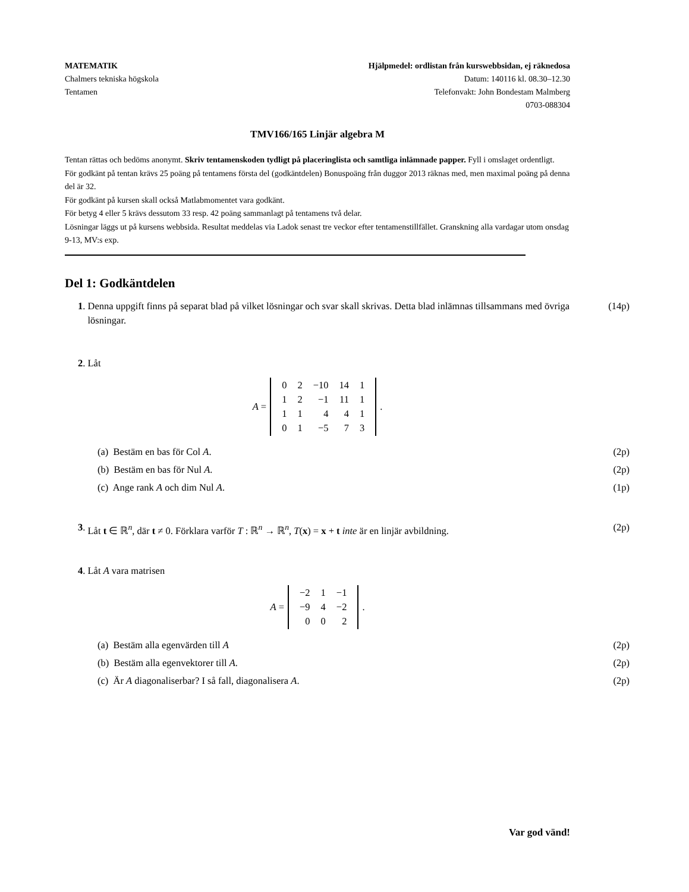MATEMATIK
Chalmers tekniska högskola
Tentamen
Hjälpmedel: ordlistan från kurswebbsidan, ej räknedosa
Datum: 140116 kl. 08.30–12.30
Telefonvakt: John Bondestam Malmberg
0703-088304
TMV166/165 Linjär algebra M
Tentan rättas och bedöms anonymt. Skriv tentamenskoden tydligt på placeringlista och samtliga inlämnade papper. Fyll i omslaget ordentligt.
För godkänt på tentan krävs 25 poäng på tentamens första del (godkäntdelen) Bonuspoäng från duggor 2013 räknas med, men maximal poäng på denna del är 32.
För godkänt på kursen skall också Matlabmomentet vara godkänt.
För betyg 4 eller 5 krävs dessutom 33 resp. 42 poäng sammanlagt på tentamens två delar.
Lösningar läggs ut på kursens webbsida. Resultat meddelas via Ladok senast tre veckor efter tentamenstillfället. Granskning alla vardagar utom onsdag 9-13, MV:s exp.
Del 1: Godkäntdelen
1. Denna uppgift finns på separat blad på vilket lösningar och svar skall skrivas. Detta blad inlämnas tillsammans med övriga lösningar. (14p)
2. Låt
A =
| 0 | 2 | −10 | 14 | 1 |
| 1 | 2 | −1 | 11 | 1 |
| 1 | 1 | 4 | 4 | 1 |
| 0 | 1 | −5 | 7 | 3 |
.
(a) Bestäm en bas för Col A. (2p)
(b) Bestäm en bas för Nul A. (2p)
(c) Ange rank A och dim Nul A. (1p)
3. Låt t ∈ ℝ<sup>n</sup>, där t ≠ 0. Förklara varför T : ℝ<sup>n</sup> → ℝ<sup>n</sup>, T(x) = x + t inte är en linjär avbildning. (2p)
4. Låt A vara matrisen
A =
| −2 | 1 | −1 |
| −9 | 4 | −2 |
| 0 | 0 | 2 |
.
(a) Bestäm alla egenvärden till A (2p)
(b) Bestäm alla egenvektorer till A. (2p)
(c) Är A diagonaliserbar? I så fall, diagonalisera A. (2p)
Var god vänd!